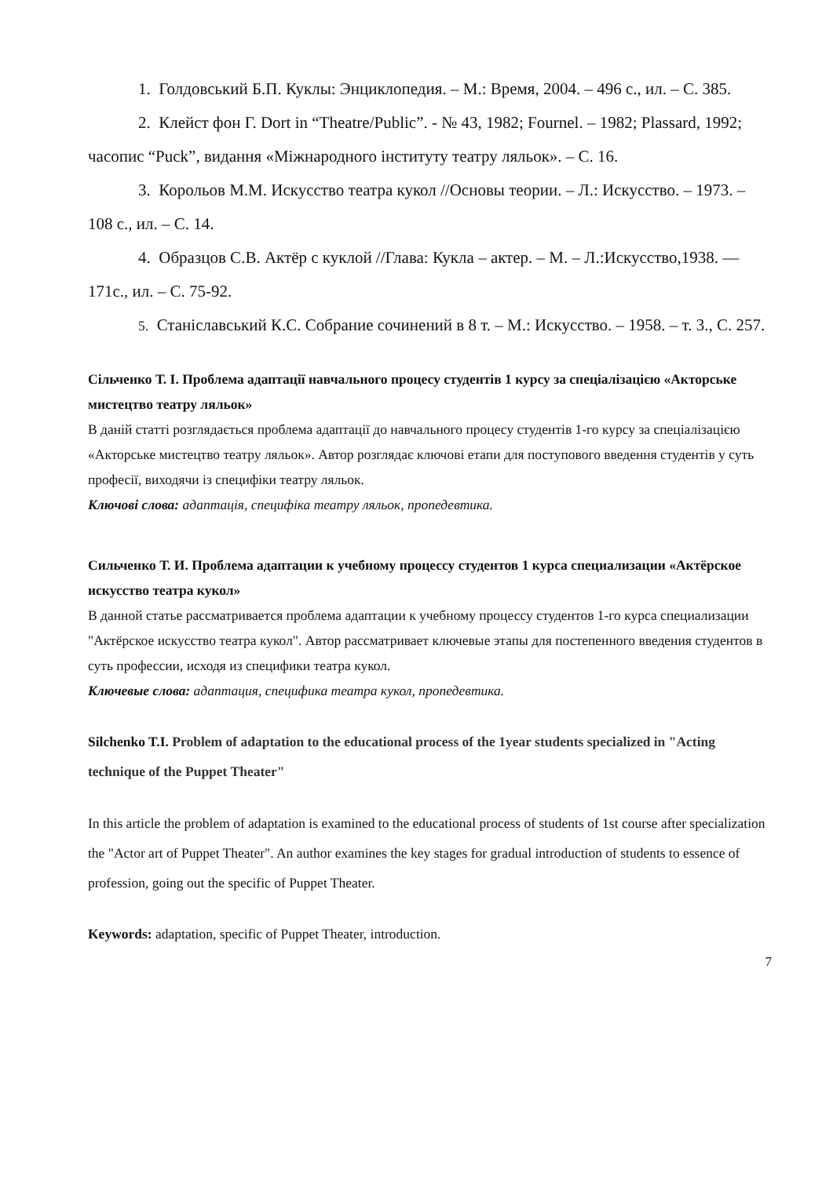1. Голдовський Б.П. Куклы: Энциклопедия. – М.: Время, 2004. – 496 с., ил. – С. 385.
2. Клейст фон Г. Dort in “Theatre/Public”. - № 43, 1982; Fournel. – 1982; Plassard, 1992; часопис “Puck”, видання «Міжнародного інституту театру ляльок». – С. 16.
3. Корольов М.М. Искусство театра кукол //Основы теории. – Л.: Искусство. – 1973. – 108 с., ил. – С. 14.
4. Образцов С.В. Актёр с куклой //Глава: Кукла – актер. – М. – Л.:Искусство,1938. — 171с., ил. – С. 75-92.
5. Станіславський К.С. Собрание сочинений в 8 т. – М.: Искусство. – 1958. – т. 3., С. 257.
Сільченко Т. І. Проблема адаптації навчального процесу студентів 1 курсу за спеціалізацією «Акторське мистецтво театру ляльок»
В даній статті розглядається проблема адаптації до навчального процесу студентів 1-го курсу за спеціалізацією «Акторське мистецтво театру ляльок». Автор розглядає ключові етапи для поступового введення студентів у суть професії, виходячи із специфіки театру ляльок.
Ключові слова: адаптація, специфіка театру ляльок, пропедевтика.
Сильченко Т. И. Проблема адаптации к учебному процессу студентов 1 курса специализации «Актёрское искусство театра кукол»
В данной статье рассматривается проблема адаптации к учебному процессу студентов 1-го курса специализации "Актёрское искусство театра кукол". Автор рассматривает ключевые этапы для постепенного введения студентов в суть профессии, исходя из специфики театра кукол.
Ключевые слова: адаптация, специфика театра кукол, пропедевтика.
Silchenko T.I. Problem of adaptation to the educational process of the 1year students specialized in "Acting technique of the Puppet Theater"
In this article the problem of adaptation is examined to the educational process of students of 1st course after specialization the "Actor art of Puppet Theater". An author examines the key stages for gradual introduction of students to essence of profession, going out the specific of Puppet Theater.
Keywords: adaptation, specific of Puppet Theater, introduction.
7